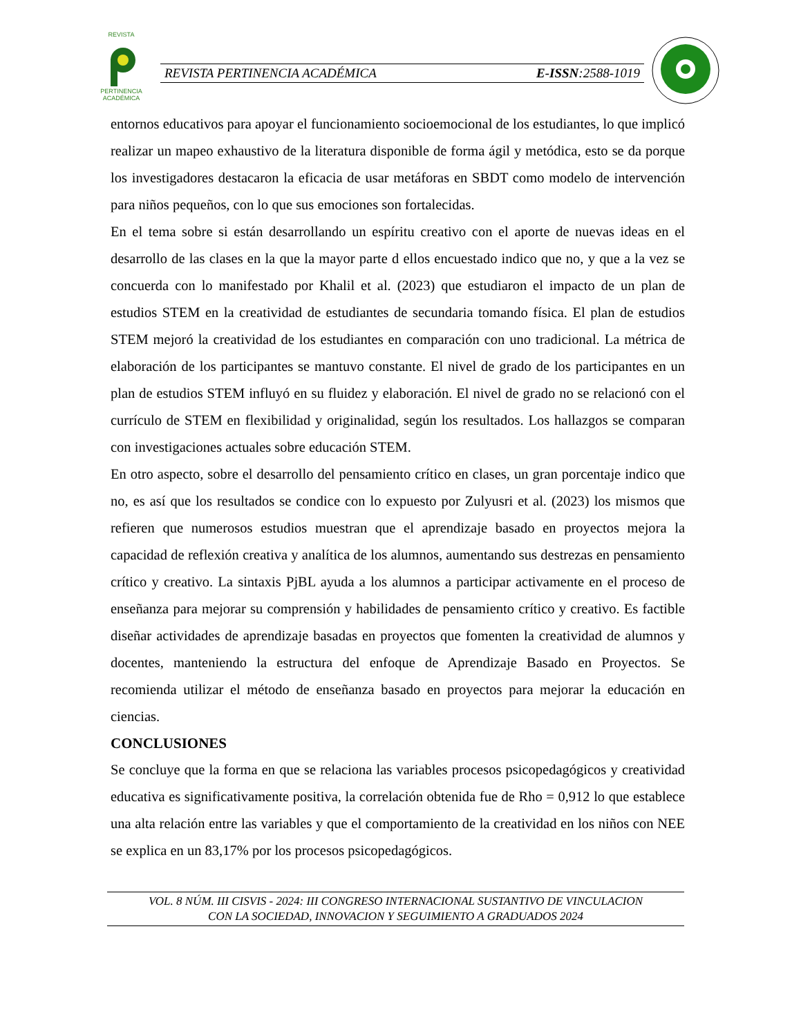REVISTA
PERTINENCIA ACADÉMICA
REVISTA PERTINENCIA ACADÉMICA E-ISSN:2588-1019
entornos educativos para apoyar el funcionamiento socioemocional de los estudiantes, lo que implicó realizar un mapeo exhaustivo de la literatura disponible de forma ágil y metódica, esto se da porque los investigadores destacaron la eficacia de usar metáforas en SBDT como modelo de intervención para niños pequeños, con lo que sus emociones son fortalecidas.
En el tema sobre si están desarrollando un espíritu creativo con el aporte de nuevas ideas en el desarrollo de las clases en la que la mayor parte d ellos encuestado indico que no, y que a la vez se concuerda con lo manifestado por Khalil et al. (2023) que estudiaron el impacto de un plan de estudios STEM en la creatividad de estudiantes de secundaria tomando física. El plan de estudios STEM mejoró la creatividad de los estudiantes en comparación con uno tradicional. La métrica de elaboración de los participantes se mantuvo constante. El nivel de grado de los participantes en un plan de estudios STEM influyó en su fluidez y elaboración. El nivel de grado no se relacionó con el currículo de STEM en flexibilidad y originalidad, según los resultados. Los hallazgos se comparan con investigaciones actuales sobre educación STEM.
En otro aspecto, sobre el desarrollo del pensamiento crítico en clases, un gran porcentaje indico que no, es así que los resultados se condice con lo expuesto por Zulyusri et al. (2023) los mismos que refieren que numerosos estudios muestran que el aprendizaje basado en proyectos mejora la capacidad de reflexión creativa y analítica de los alumnos, aumentando sus destrezas en pensamiento crítico y creativo. La sintaxis PjBL ayuda a los alumnos a participar activamente en el proceso de enseñanza para mejorar su comprensión y habilidades de pensamiento crítico y creativo. Es factible diseñar actividades de aprendizaje basadas en proyectos que fomenten la creatividad de alumnos y docentes, manteniendo la estructura del enfoque de Aprendizaje Basado en Proyectos. Se recomienda utilizar el método de enseñanza basado en proyectos para mejorar la educación en ciencias.
CONCLUSIONES
Se concluye que la forma en que se relaciona las variables procesos psicopedagógicos y creatividad educativa es significativamente positiva, la correlación obtenida fue de Rho = 0,912 lo que establece una alta relación entre las variables y que el comportamiento de la creatividad en los niños con NEE se explica en un 83,17% por los procesos psicopedagógicos.
VOL. 8 NÚM. III CISVIS - 2024: III CONGRESO INTERNACIONAL SUSTANTIVO DE VINCULACION
CON LA SOCIEDAD, INNOVACION Y SEGUIMIENTO A GRADUADOS 2024